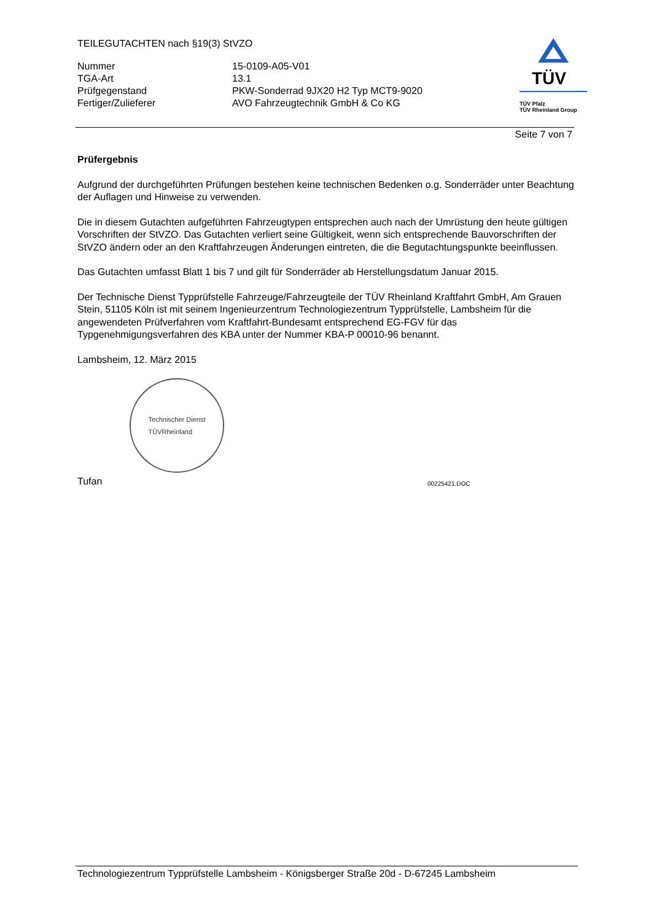TEILEGUTACHTEN nach §19(3) StVZO
Nummer
15-0109-A05-V01
TGA-Art
13.1
Prüfgegenstand
PKW-Sonderrad 9JX20 H2 Typ MCT9-9020
Fertiger/Zulieferer
AVO Fahrzeugtechnik GmbH & Co KG
TÜV
TÜV Pfalz
TÜV Rheinland Group
Seite 7 von 7
Prüfergebnis
Aufgrund der durchgeführten Prüfungen bestehen keine technischen Bedenken o.g. Sonderräder unter Beachtung der Auflagen und Hinweise zu verwenden.
Die in diesem Gutachten aufgeführten Fahrzeugtypen entsprechen auch nach der Umrüstung den heute gültigen Vorschriften der StVZO. Das Gutachten verliert seine Gültigkeit, wenn sich entsprechende Bauvorschriften der StVZO ändern oder an den Kraftfahrzeugen Änderungen eintreten, die die Begutachtungspunkte beeinflussen.
Das Gutachten umfasst Blatt 1 bis 7 und gilt für Sonderräder ab Herstellungsdatum Januar 2015.
Der Technische Dienst Typprüfstelle Fahrzeuge/Fahrzeugteile der TÜV Rheinland Kraftfahrt GmbH, Am Grauen Stein, 51105 Köln ist mit seinem Ingenieurzentrum Technologiezentrum Typprüfstelle, Lambsheim für die angewendeten Prüfverfahren vom Kraftfahrt-Bundesamt entsprechend EG-FGV für das Typgenehmigungsverfahren des KBA unter der Nummer KBA-P 00010-96 benannt.
Lambsheim, 12. März 2015
Technischer Dienst
TÜVRheinland
Tufan 00225421.DOC
Technologiezentrum Typprüfstelle Lambsheim - Königsberger Straße 20d - D-67245 Lambsheim